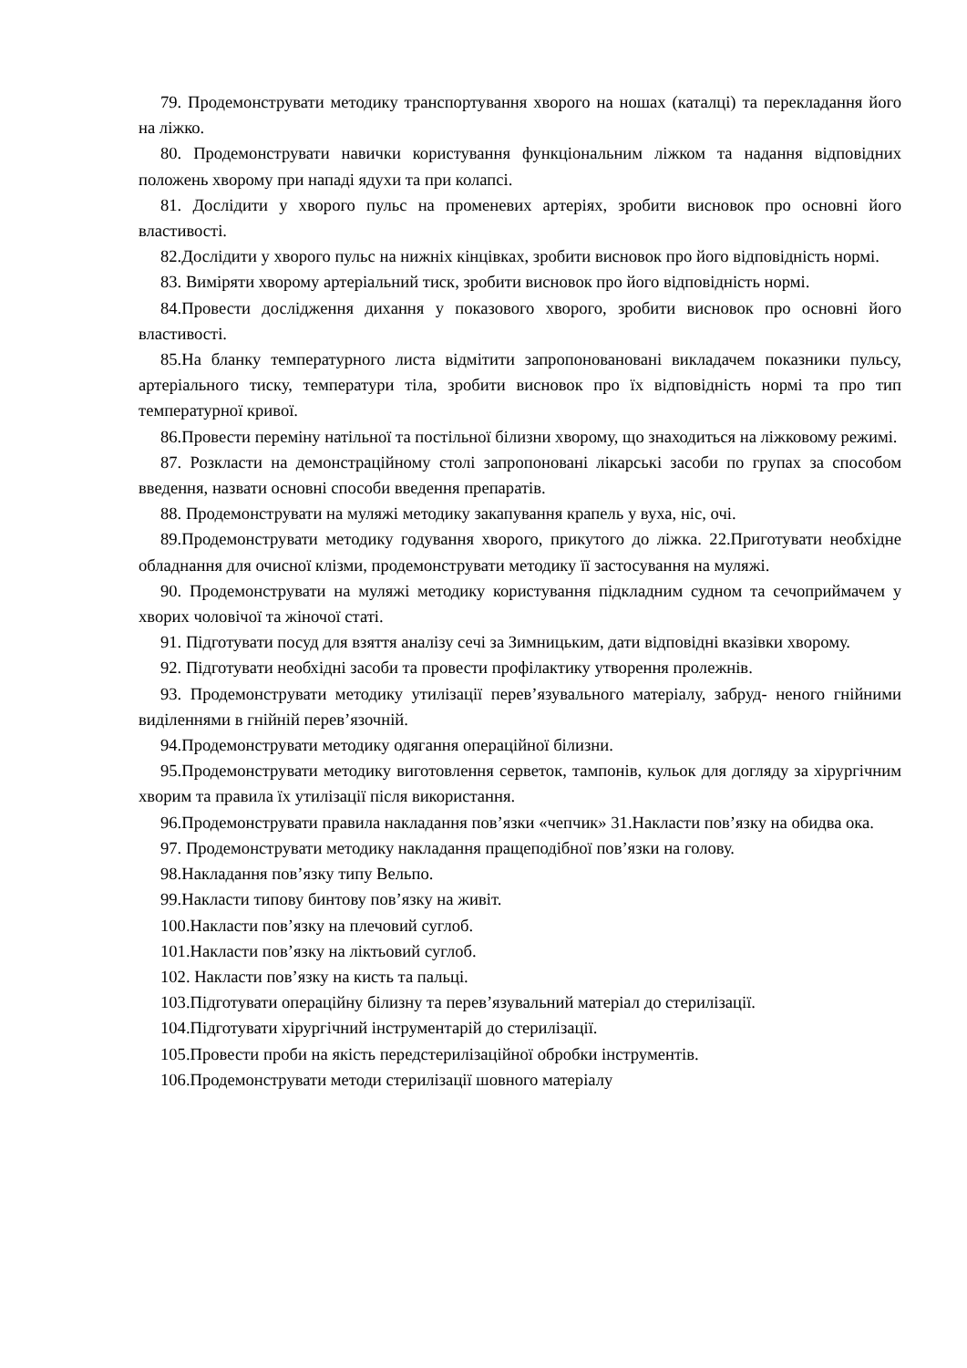79. Продемонструвати методику транспортування хворого на ношах (каталці) та перекладання його на ліжко.
80. Продемонструвати навички користування функціональним ліжком та надання відповідних положень хворому при нападі ядухи та при колапсі.
81. Дослідити у хворого пульс на променевих артеріях, зробити висновок про основні його властивості.
82.Дослідити у хворого пульс на нижніх кінцівках, зробити висновок про його відповідність нормі.
83. Виміряти хворому артеріальний тиск, зробити висновок про його відповідність нормі.
84.Провести дослідження дихання у показового хворого, зробити висновок про основні його властивості.
85.На бланку температурного листа відмітити запропонованованi викладачем показники пульсу, артеріального тиску, температури тіла, зробити висновок про їх відповідність нормі та про тип температурної кривої.
86.Провести переміну натільної та постільної білизни хворому, що знаходиться на ліжковому режимі.
87. Розкласти на демонстраційному столі запропоновані лікарські засоби по групах за способом введення, назвати основні способи введення препаратів.
88. Продемонструвати на муляжі методику закапування крапель у вуха, ніс, очі.
89.Продемонструвати методику годування хворого, прикутого до ліжка. 22.Приготувати необхідне обладнання для очисної клізми, продемонструвати методику її застосування на муляжі.
90. Продемонструвати на муляжі методику користування підкладним судном та сечоприймачем у хворих чоловічої та жіночої статі.
91. Підготувати посуд для взяття аналізу сечі за Зимницьким, дати відповідні вказівки хворому.
92. Підготувати необхідні засоби та провести профілактику утворення пролежнів.
93. Продемонструвати методику утилізації перев’язувального матеріалу, забруд- неного гнійними виділеннями в гнійній перев’язочній.
94.Продемонструвати методику одягання операційної білизни.
95.Продемонструвати методику виготовлення серветок, тампонів, кульок для догляду за хірургічним хворим та правила їх утилізації після використання.
96.Продемонструвати правила накладання пов’язки «чепчик» 31.Накласти пов’язку на обидва ока.
97. Продемонструвати методику накладання пращеподібної пов’язки на голову.
98.Накладання пов’язку типу Вельпо.
99.Накласти типову бинтову пов’язку на живіт.
100.Накласти пов’язку на плечовий суглоб.
101.Накласти пов’язку на ліктьовий суглоб.
102. Накласти пов’язку на кисть та пальці.
103.Підготувати операційну білизну та перев’язувальний матеріал до стерилізації.
104.Підготувати хірургічний інструментарій до стерилізації.
105.Провести проби на якість передстерилізаційної обробки інструментів.
106.Продемонструвати методи стерилізації шовного матеріалу